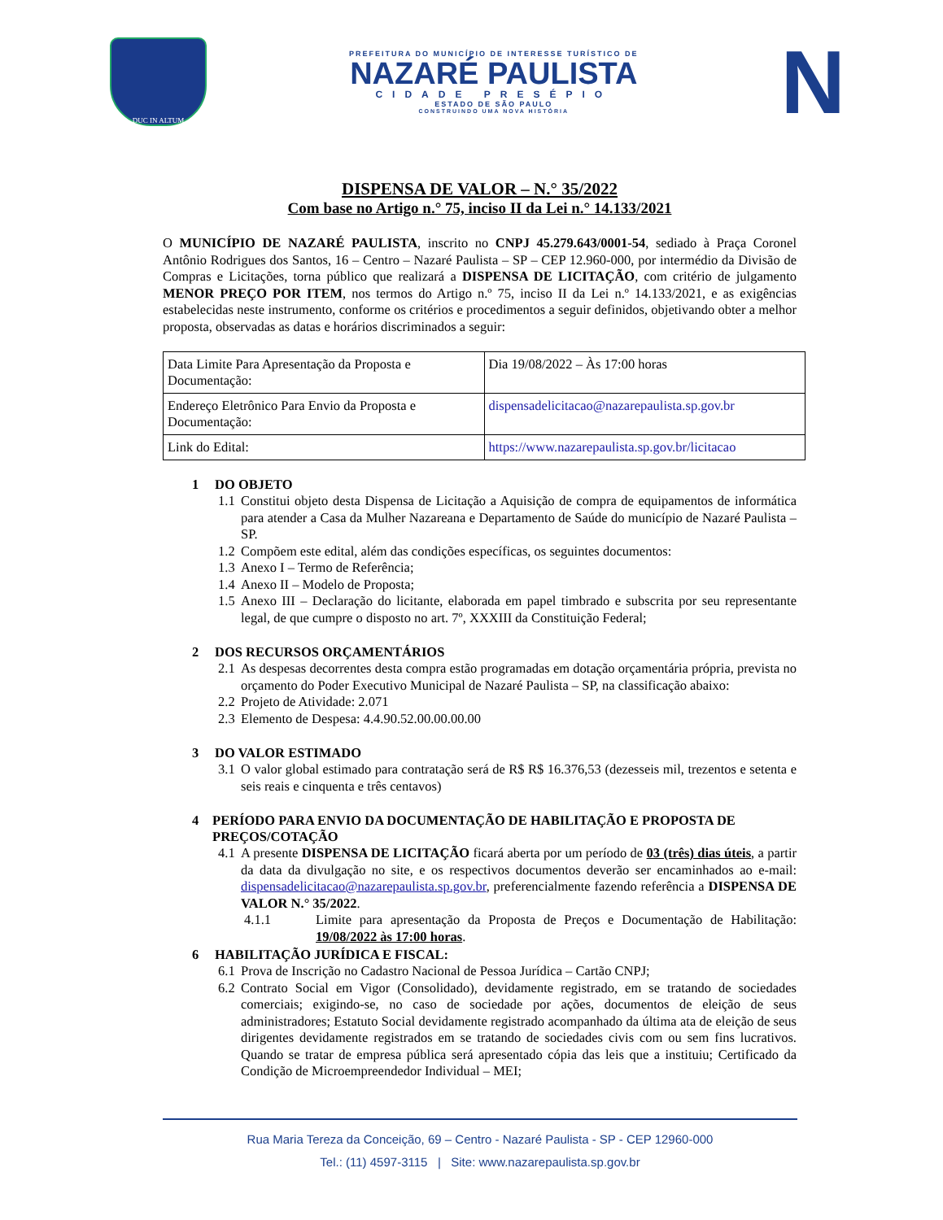DUC IN ALTUM
PREFEITURA DO MUNICÍPIO DE INTERESSE TURÍSTICO DE
NAZARÉ PAULISTA
CIDADE PRESÉPIO
ESTADO DE SÃO PAULO
CONSTRUINDO UMA NOVA HISTÓRIA
N
DISPENSA DE VALOR – N.° 35/2022
Com base no Artigo n.° 75, inciso II da Lei n.° 14.133/2021
O MUNICÍPIO DE NAZARÉ PAULISTA, inscrito no CNPJ 45.279.643/0001-54, sediado à Praça Coronel Antônio Rodrigues dos Santos, 16 – Centro – Nazaré Paulista – SP – CEP 12.960-000, por intermédio da Divisão de Compras e Licitações, torna público que realizará a DISPENSA DE LICITAÇÃO, com critério de julgamento MENOR PREÇO POR ITEM, nos termos do Artigo n.º 75, inciso II da Lei n.º 14.133/2021, e as exigências estabelecidas neste instrumento, conforme os critérios e procedimentos a seguir definidos, objetivando obter a melhor proposta, observadas as datas e horários discriminados a seguir:
| Data Limite Para Apresentação da Proposta e Documentação: | Dia 19/08/2022 – Às 17:00 horas |
| Endereço Eletrônico Para Envio da Proposta e Documentação: | dispensadelicitacao@nazarepaulista.sp.gov.br |
| Link do Edital: | https://www.nazarepaulista.sp.gov.br/licitacao |
1 DO OBJETO
1.1 Constitui objeto desta Dispensa de Licitação a Aquisição de compra de equipamentos de informática para atender a Casa da Mulher Nazareana e Departamento de Saúde do município de Nazaré Paulista – SP.
1.2 Compõem este edital, além das condições específicas, os seguintes documentos:
1.3 Anexo I – Termo de Referência;
1.4 Anexo II – Modelo de Proposta;
1.5 Anexo III – Declaração do licitante, elaborada em papel timbrado e subscrita por seu representante legal, de que cumpre o disposto no art. 7º, XXXIII da Constituição Federal;
2 DOS RECURSOS ORÇAMENTÁRIOS
2.1 As despesas decorrentes desta compra estão programadas em dotação orçamentária própria, prevista no orçamento do Poder Executivo Municipal de Nazaré Paulista – SP, na classificação abaixo:
2.2 Projeto de Atividade: 2.071
2.3 Elemento de Despesa: 4.4.90.52.00.00.00.00
3 DO VALOR ESTIMADO
3.1 O valor global estimado para contratação será de R$ R$ 16.376,53 (dezesseis mil, trezentos e setenta e seis reais e cinquenta e três centavos)
4 PERÍODO PARA ENVIO DA DOCUMENTAÇÃO DE HABILITAÇÃO E PROPOSTA DE PREÇOS/COTAÇÃO
4.1 A presente DISPENSA DE LICITAÇÃO ficará aberta por um período de 03 (três) dias úteis, a partir da data da divulgação no site, e os respectivos documentos deverão ser encaminhados ao e-mail: dispensadelicitacao@nazarepaulista.sp.gov.br, preferencialmente fazendo referência a DISPENSA DE VALOR N.° 35/2022.
4.1.1 Limite para apresentação da Proposta de Preços e Documentação de Habilitação: 19/08/2022 às 17:00 horas.
6 HABILITAÇÃO JURÍDICA E FISCAL:
6.1 Prova de Inscrição no Cadastro Nacional de Pessoa Jurídica – Cartão CNPJ;
6.2 Contrato Social em Vigor (Consolidado), devidamente registrado, em se tratando de sociedades comerciais; exigindo-se, no caso de sociedade por ações, documentos de eleição de seus administradores; Estatuto Social devidamente registrado acompanhado da última ata de eleição de seus dirigentes devidamente registrados em se tratando de sociedades civis com ou sem fins lucrativos. Quando se tratar de empresa pública será apresentado cópia das leis que a instituiu; Certificado da Condição de Microempreendedor Individual – MEI;
Rua Maria Tereza da Conceição, 69 – Centro - Nazaré Paulista - SP - CEP 12960-000
Tel.: (11) 4597-3115 | Site: www.nazarepaulista.sp.gov.br